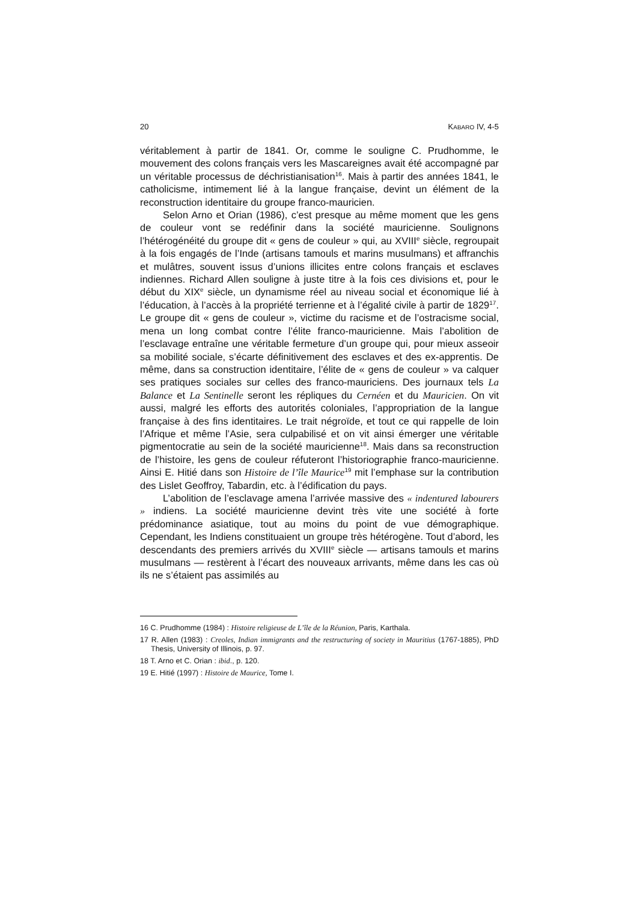20 KABARO IV, 4-5
véritablement à partir de 1841. Or, comme le souligne C. Prudhomme, le mouvement des colons français vers les Mascareignes avait été accompagné par un véritable processus de déchristianisation<sup>16</sup>. Mais à partir des années 1841, le catholicisme, intimement lié à la langue française, devint un élément de la reconstruction identitaire du groupe franco-mauricien.
Selon Arno et Orian (1986), c’est presque au même moment que les gens de couleur vont se redéfinir dans la société mauricienne. Soulignons l’hétérogénéité du groupe dit « gens de couleur » qui, au XVIII<sup>e</sup> siècle, regroupait à la fois engagés de l’Inde (artisans tamouls et marins musulmans) et affranchis et mulâtres, souvent issus d’unions illicites entre colons français et esclaves indiennes. Richard Allen souligne à juste titre à la fois ces divisions et, pour le début du XIX<sup>e</sup> siècle, un dynamisme réel au niveau social et économique lié à l’éducation, à l’accès à la propriété terrienne et à l’égalité civile à partir de 1829<sup>17</sup>. Le groupe dit « gens de couleur », victime du racisme et de l’ostracisme social, mena un long combat contre l’élite franco-mauricienne. Mais l’abolition de l’esclavage entraîne une véritable fermeture d’un groupe qui, pour mieux asseoir sa mobilité sociale, s’écarte définitivement des esclaves et des ex-apprentis. De même, dans sa construction identitaire, l’élite de « gens de couleur » va calquer ses pratiques sociales sur celles des franco-mauriciens. Des journaux tels La Balance et La Sentinelle seront les répliques du Cernéen et du Mauricien. On vit aussi, malgré les efforts des autorités coloniales, l’appropriation de la langue française à des fins identitaires. Le trait négroïde, et tout ce qui rappelle de loin l’Afrique et même l’Asie, sera culpabilisé et on vit ainsi émerger une véritable pigmentocratie au sein de la société mauricienne<sup>18</sup>. Mais dans sa reconstruction de l’histoire, les gens de couleur réfuteront l’historiographie franco-mauricienne. Ainsi E. Hitié dans son Histoire de l’île Maurice<sup>19</sup> mit l’emphase sur la contribution des Lislet Geoffroy, Tabardin, etc. à l’édification du pays.
L’abolition de l’esclavage amena l’arrivée massive des « indentured labourers » indiens. La société mauricienne devint très vite une société à forte prédominance asiatique, tout au moins du point de vue démographique. Cependant, les Indiens constituaient un groupe très hétérogène. Tout d’abord, les descendants des premiers arrivés du XVIII<sup>e</sup> siècle — artisans tamouls et marins musulmans — restèrent à l’écart des nouveaux arrivants, même dans les cas où ils ne s’étaient pas assimilés au
16 C. Prudhomme (1984) : Histoire religieuse de L’île de la Réunion, Paris, Karthala.
17 R. Allen (1983) : Creoles, Indian immigrants and the restructuring of society in Mauritius (1767-1885), PhD Thesis, University of Illinois, p. 97.
18 T. Arno et C. Orian : ibid., p. 120.
19 E. Hitié (1997) : Histoire de Maurice, Tome I.